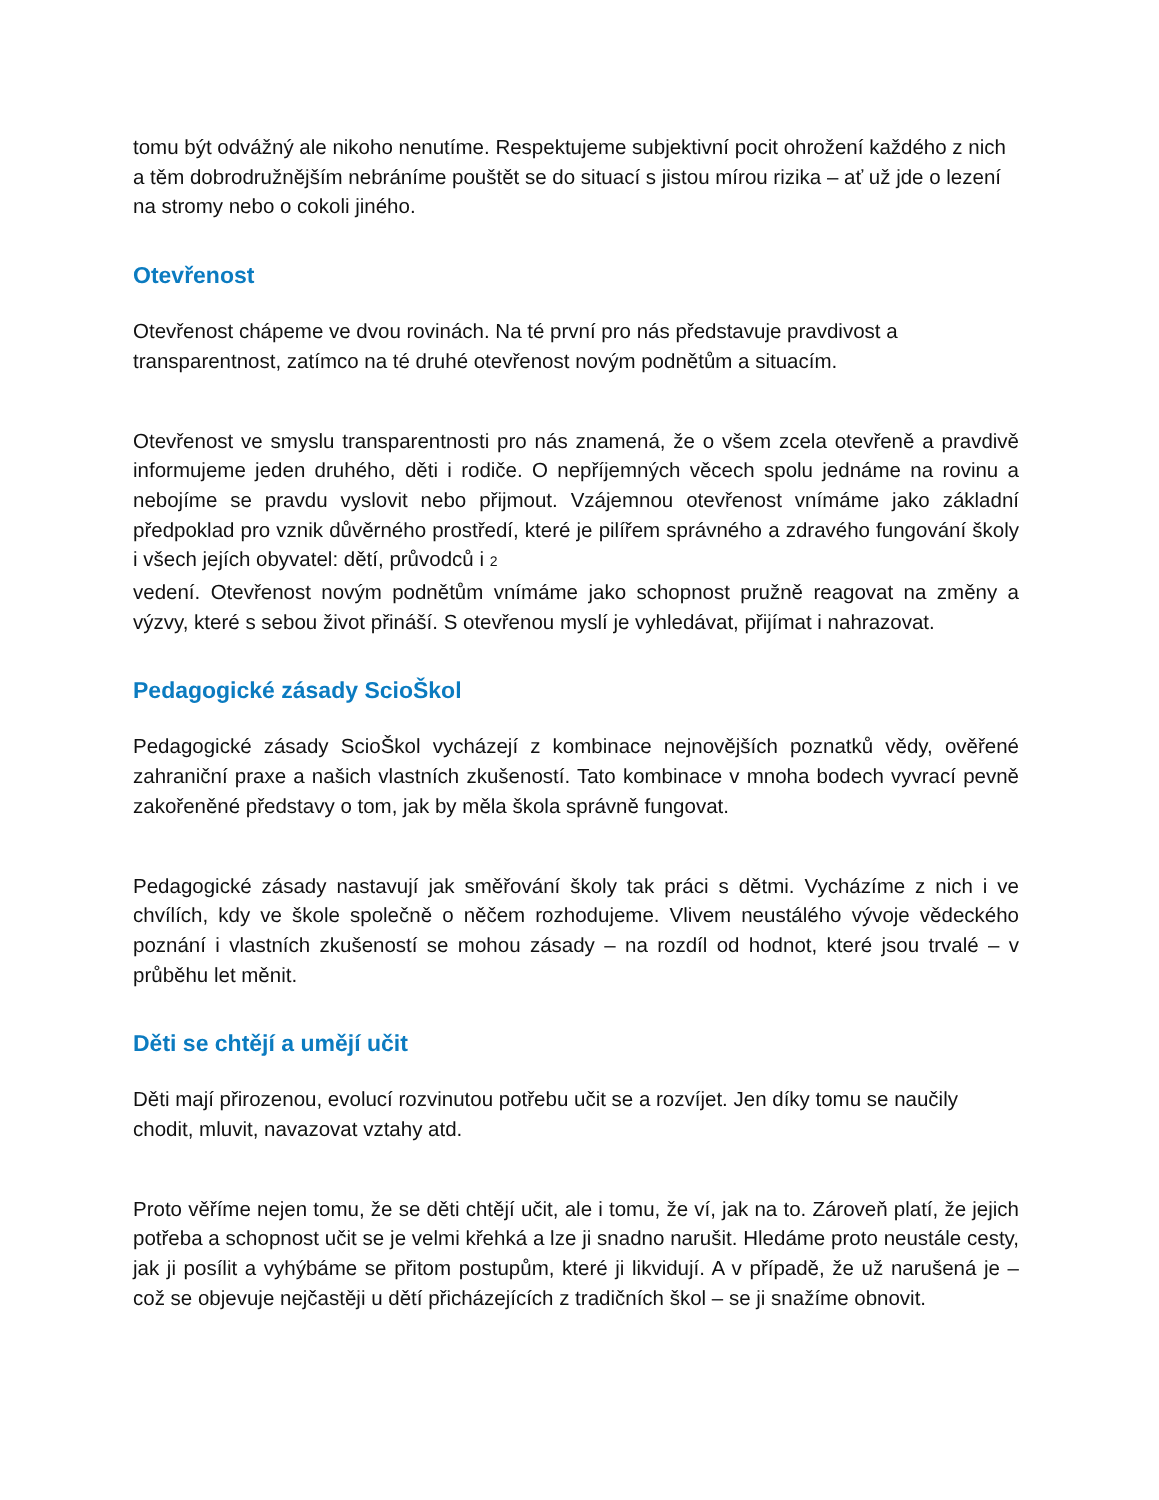tomu být odvážný ale nikoho nenutíme. Respektujeme subjektivní pocit ohrožení každého z nich a těm dobrodružnějším nebráníme pouštět se do situací s jistou mírou rizika – ať už jde o lezení na stromy nebo o cokoli jiného.
Otevřenost
Otevřenost chápeme ve dvou rovinách. Na té první pro nás představuje pravdivost a transparentnost, zatímco na té druhé otevřenost novým podnětům a situacím.
Otevřenost ve smyslu transparentnosti pro nás znamená, že o všem zcela otevřeně a pravdivě informujeme jeden druhého, děti i rodiče. O nepříjemných věcech spolu jednáme na rovinu a nebojíme se pravdu vyslovit nebo přijmout. Vzájemnou otevřenost vnímáme jako základní předpoklad pro vznik důvěrného prostředí, které je pilířem správného a zdravého fungování školy i všech jejích obyvatel: dětí, průvodců i 2
vedení. Otevřenost novým podnětům vnímáme jako schopnost pružně reagovat na změny a výzvy, které s sebou život přináší. S otevřenou myslí je vyhledávat, přijímat i nahrazovat.
Pedagogické zásady ScioŠkol
Pedagogické zásady ScioŠkol vycházejí z kombinace nejnovějších poznatků vědy, ověřené zahraniční praxe a našich vlastních zkušeností. Tato kombinace v mnoha bodech vyvrací pevně zakořeněné představy o tom, jak by měla škola správně fungovat.
Pedagogické zásady nastavují jak směřování školy tak práci s dětmi. Vycházíme z nich i ve chvílích, kdy ve škole společně o něčem rozhodujeme. Vlivem neustálého vývoje vědeckého poznání i vlastních zkušeností se mohou zásady – na rozdíl od hodnot, které jsou trvalé – v průběhu let měnit.
Děti se chtějí a umějí učit
Děti mají přirozenou, evolucí rozvinutou potřebu učit se a rozvíjet. Jen díky tomu se naučily chodit, mluvit, navazovat vztahy atd.
Proto věříme nejen tomu, že se děti chtějí učit, ale i tomu, že ví, jak na to. Zároveň platí, že jejich potřeba a schopnost učit se je velmi křehká a lze ji snadno narušit. Hledáme proto neustále cesty, jak ji posílit a vyhýbáme se přitom postupům, které ji likvidují. A v případě, že už narušená je – což se objevuje nejčastěji u dětí přicházejících z tradičních škol – se ji snažíme obnovit.